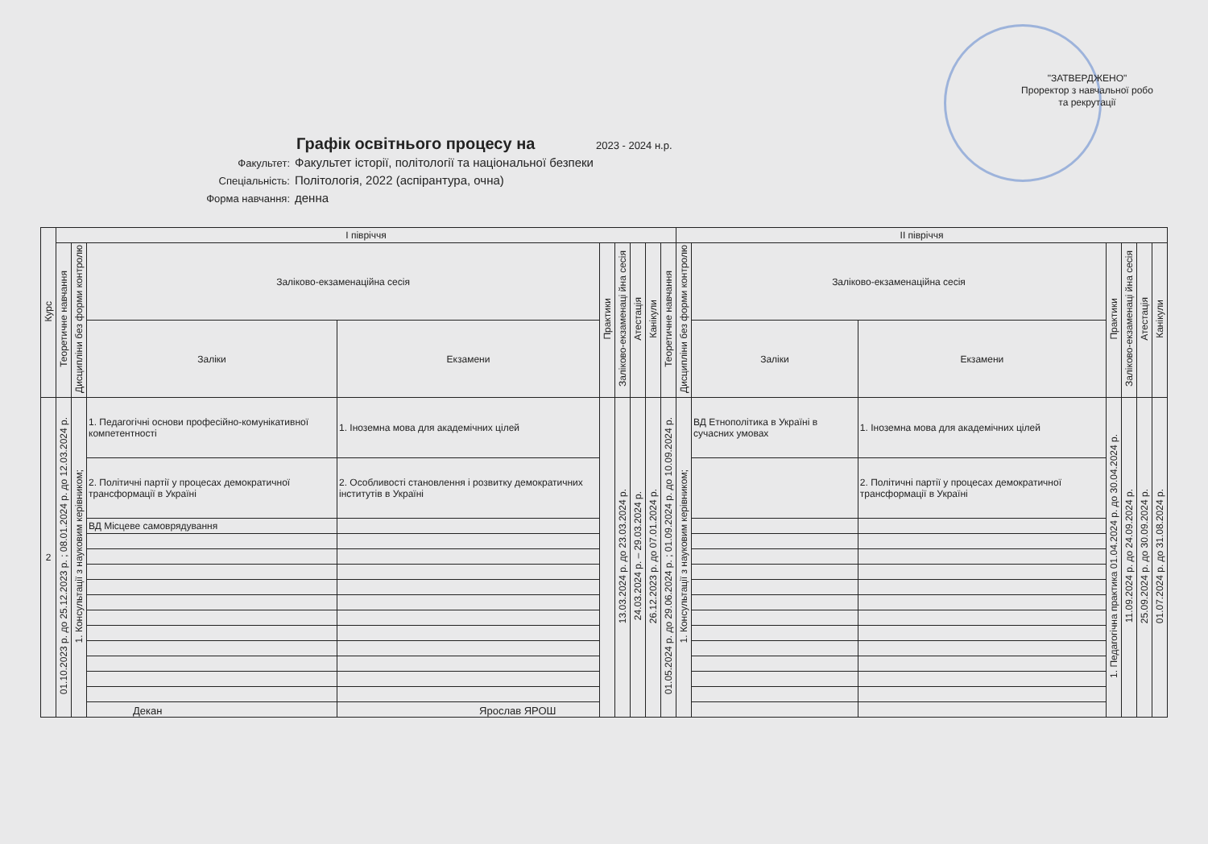"ЗАТВЕРДЖЕНО"
Проректор з навчальної робо
та рекрутації
Графік освітнього процесу на 2023 - 2024 н.р.
Факультет: Факультет історії, політології та національної безпеки
Спеціальність: Політологія, 2022 (аспірантура, очна)
Форма навчання: денна
| Курс | I півріччя | | | | | | | | | II півріччя | | | | | | |
| --- | --- | --- | --- | --- | --- | --- | --- | --- | --- | --- | --- | --- | --- | --- | --- | --- |
| | Теоретичне навчання | Дисципліни без форми контролю | Заліково-екзаменаційна сесія | | Практики | Заліково-екзаменаці йна сесія | Атестація | Канікули | Теоретичне навчання | Дисципліни без форми контролю | Заліково-екзаменаційна сесія | | Практики | Заліково-екзаменаці йна сесія | Атестація | Канікули |
| | | | Заліки | Екзамени | | | | | | | Заліки | Екзамени | | | | |
| 2 | 01.10.2023 р. до 25.12.2023 р. ; 08.01.2024 р. до 12.03.2024 р. | 1. Консультації з науковим керівником; | 1. Педагогічні основи професійно-комунікативної компетентності | 1. Іноземна мова для академічних цілей | | 13.03.2024 р. до 23.03.2024 р. | 24.03.2024 р. – 29.03.2024 р. | 26.12.2023 р. до 07.01.2024 р. | 01.05.2024 р. до 29.06.2024 р. ; 01.09.2024 р. до 10.09.2024 р. | 1. Консультації з науковим керівником; | ВД Етнополітика в Україні в сучасних умовах | 1. Іноземна мова для академічних цілей | 1. Педагогічна практика 01.04.2024 р. до 30.04.2024 р. | 11.09.2024 р. до 24.09.2024 р. | 25.09.2024 р. до 30.09.2024 р. | 01.07.2024 р. до 31.08.2024 р. |
| | | | 2. Політичні партії у процесах демократичної трансформації в Україні | 2. Особливості становлення і розвитку демократичних інститутів в Україні | | | | | | | | 2. Політичні партії у процесах демократичної трансформації в Україні | | | | |
| | | | ВД Місцеве самоврядування | | | | | | | | | | | | | |
Декан Ярослав ЯРОШ